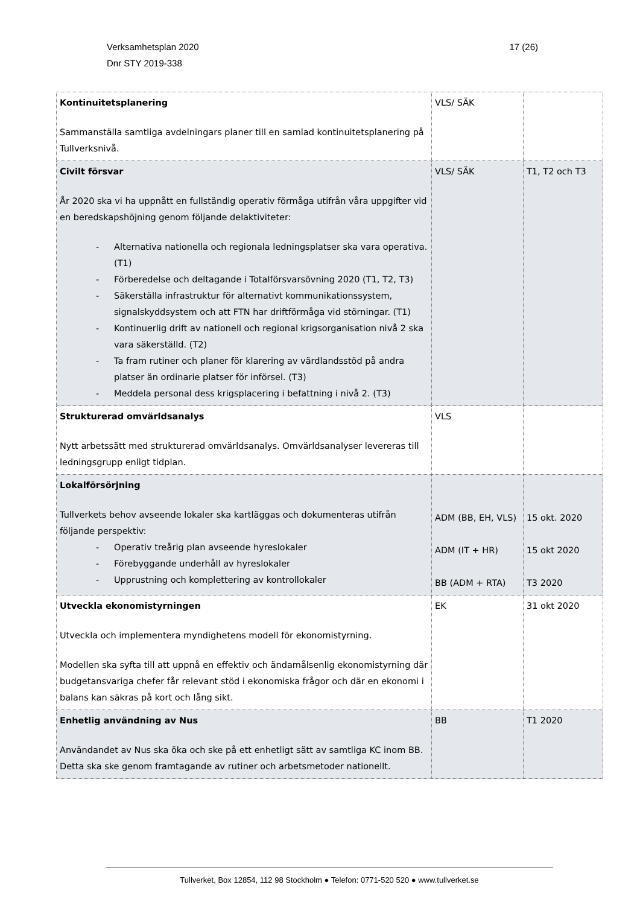Verksamhetsplan 2020
Dnr STY 2019-338
17 (26)
| Kontinuitetsplanering Sammanställa samtliga avdelningars planer till en samlad kontinuitetsplanering på Tullverksnivå. | VLS/ SÄK | |
| Civilt försvar År 2020 ska vi ha uppnått en fullständig operativ förmåga utifrån våra uppgifter vid en beredskapshöjning genom följande delaktiviteter: - Alternativa nationella och regionala ledningsplatser ska vara operativa. (T1) - Förberedelse och deltagande i Totalförsvarsövning 2020 (T1, T2, T3) - Säkerställa infrastruktur för alternativt kommunikationssystem, signalskyddsystem och att FTN har driftförmåga vid störningar. (T1) - Kontinuerlig drift av nationell och regional krigsorganisation nivå 2 ska vara säkerställd. (T2) - Ta fram rutiner och planer för klarering av värdlandsstöd på andra platser än ordinarie platser för införsel. (T3) - Meddela personal dess krigsplacering i befattning i nivå 2. (T3) | VLS/ SÄK | T1, T2 och T3 |
| Strukturerad omvärldsanalys Nytt arbetssätt med strukturerad omvärldsanalys. Omvärldsanalyser levereras till ledningsgrupp enligt tidplan. | VLS | |
| Lokalförsörjning Tullverkets behov avseende lokaler ska kartläggas och dokumenteras utifrån följande perspektiv: - Operativ treårig plan avseende hyreslokaler - Förebyggande underhåll av hyreslokaler - Upprustning och komplettering av kontrollokaler | ADM (BB, EH, VLS) ADM (IT + HR) BB (ADM + RTA) | 15 okt. 2020 15 okt 2020 T3 2020 |
| Utveckla ekonomistyrningen Utveckla och implementera myndighetens modell för ekonomistyrning. Modellen ska syfta till att uppnå en effektiv och ändamålsenlig ekonomistyrning där budgetansvariga chefer får relevant stöd i ekonomiska frågor och där en ekonomi i balans kan säkras på kort och lång sikt. | EK | 31 okt 2020 |
| Enhetlig användning av Nus Användandet av Nus ska öka och ske på ett enhetligt sätt av samtliga KC inom BB. Detta ska ske genom framtagande av rutiner och arbetsmetoder nationellt. | BB | T1 2020 |
Tullverket, Box 12854, 112 98 Stockholm ● Telefon: 0771-520 520 ● www.tullverket.se